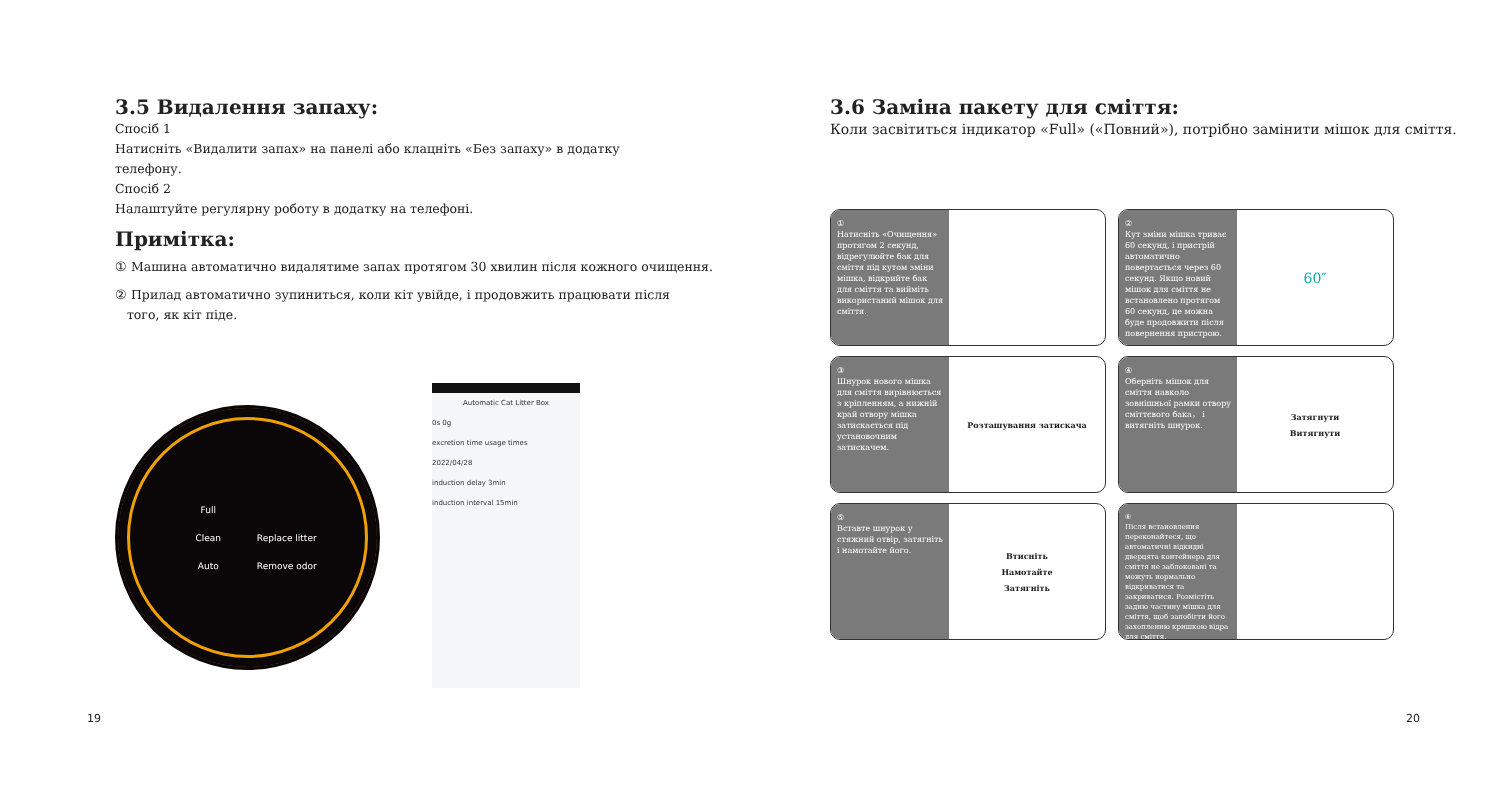3.5 Видалення запаху:
Спосіб 1
Натисніть «Видалити запах» на панелі або клацніть «Без запаху» в додатку
телефону.
Спосіб 2
Налаштуйте регулярну роботу в додатку на телефоні.
Примітка:
① Машина автоматично видалятиме запах протягом 30 хвилин після кожного очищення.
② Прилад автоматично зупиниться, коли кіт увійде, і продовжить працювати після
того, як кіт піде.
Full Clean Replace litter Auto Remove odor
Automatic Cat Litter Box
0s 0g
excretion time usage times
2022/04/28
induction delay 3min
induction interval 15min
19
3.6 Заміна пакету для сміття:
Коли засвітиться індикатор «Full» («Повний»), потрібно замінити мішок для сміття.
①
Натисніть «Очищення» протягом 2 секунд, відрегулюйте бак для сміття під кутом зміни мішка, відкрийте бак для сміття та вийміть використаний мішок для сміття.
②
Кут зміни мішка триває 60 секунд, і пристрій автоматично повертається через 60 секунд. Якщо новий мішок для сміття не встановлено протягом 60 секунд, це можна буде продовжити після повернення пристрою.
60″
③
Шнурок нового мішка для сміття вирівнюється з кріпленням, а нижній край отвору мішка затискається під установочним затискачем.
Розташування затискача
④
Оберніть мішок для сміття навколо зовнішньої рамки отвору сміттєвого бака， і витягніть шнурок.
Затягнути
Витягнути
⑤
Вставте шнурок у стяжний отвір, затягніть і намотайте його.
Втисніть
Намотайте
Затягніть
⑥
Після встановлення переконайтеся, що автоматичні відкидні дверцята контейнера для сміття не заблоковані та можуть нормально відкриватися та закриватися. Розмістіть задню частину мішка для сміття, щоб запобігти його захопленню кришкою відра для сміття.
20